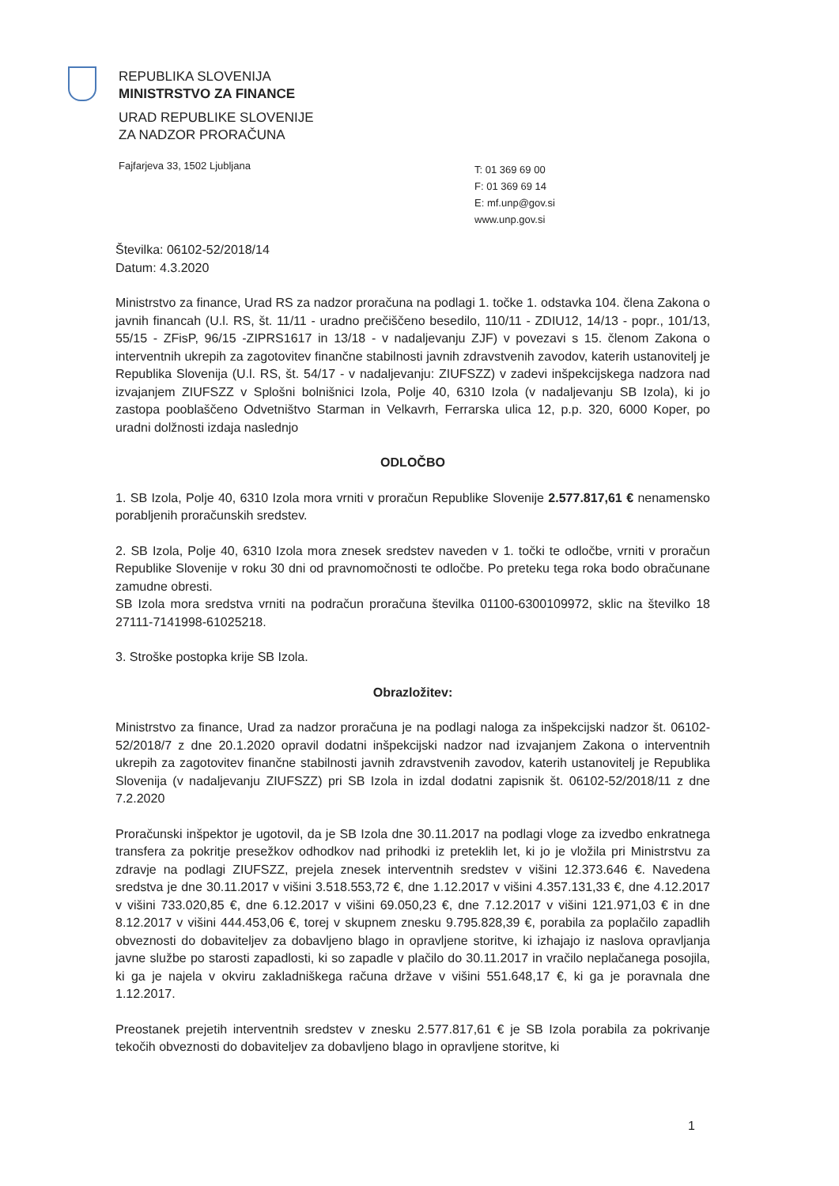REPUBLIKA SLOVENIJA
MINISTRSTVO ZA FINANCE
URAD REPUBLIKE SLOVENIJE
ZA NADZOR PRORAČUNA
Fajfarjeva 33, 1502 Ljubljana
T: 01 369 69 00
F: 01 369 69 14
E: mf.unp@gov.si
www.unp.gov.si
Številka: 06102-52/2018/14
Datum: 4.3.2020
Ministrstvo za finance, Urad RS za nadzor proračuna na podlagi 1. točke 1. odstavka 104. člena Zakona o javnih financah (U.l. RS, št. 11/11 - uradno prečiščeno besedilo, 110/11 - ZDIU12, 14/13 - popr., 101/13, 55/15 - ZFisP, 96/15 -ZIPRS1617 in 13/18 - v nadaljevanju ZJF) v povezavi s 15. členom Zakona o interventnih ukrepih za zagotovitev finančne stabilnosti javnih zdravstvenih zavodov, katerih ustanovitelj je Republika Slovenija (U.l. RS, št. 54/17 - v nadaljevanju: ZIUFSZZ) v zadevi inšpekcijskega nadzora nad izvajanjem ZIUFSZZ v Splošni bolnišnici Izola, Polje 40, 6310 Izola (v nadaljevanju SB Izola), ki jo zastopa pooblaščeno Odvetništvo Starman in Velkavrh, Ferrarska ulica 12, p.p. 320, 6000 Koper, po uradni dolžnosti izdaja naslednjo
ODLOČBO
1. SB Izola, Polje 40, 6310 Izola mora vrniti v proračun Republike Slovenije 2.577.817,61 € nenamensko porabljenih proračunskih sredstev.
2. SB Izola, Polje 40, 6310 Izola mora znesek sredstev naveden v 1. točki te odločbe, vrniti v proračun Republike Slovenije v roku 30 dni od pravnomočnosti te odločbe. Po preteku tega roka bodo obračunane zamudne obresti.
SB Izola mora sredstva vrniti na podračun proračuna številka 01100-6300109972, sklic na številko 18 27111-7141998-61025218.
3. Stroške postopka krije SB Izola.
Obrazložitev:
Ministrstvo za finance, Urad za nadzor proračuna je na podlagi naloga za inšpekcijski nadzor št. 06102-52/2018/7 z dne 20.1.2020 opravil dodatni inšpekcijski nadzor nad izvajanjem Zakona o interventnih ukrepih za zagotovitev finančne stabilnosti javnih zdravstvenih zavodov, katerih ustanovitelj je Republika Slovenija (v nadaljevanju ZIUFSZZ) pri SB Izola in izdal dodatni zapisnik št. 06102-52/2018/11 z dne 7.2.2020
Proračunski inšpektor je ugotovil, da je SB Izola dne 30.11.2017 na podlagi vloge za izvedbo enkratnega transfera za pokritje presežkov odhodkov nad prihodki iz preteklih let, ki jo je vložila pri Ministrstvu za zdravje na podlagi ZIUFSZZ, prejela znesek interventnih sredstev v višini 12.373.646 €. Navedena sredstva je dne 30.11.2017 v višini 3.518.553,72 €, dne 1.12.2017 v višini 4.357.131,33 €, dne 4.12.2017 v višini 733.020,85 €, dne 6.12.2017 v višini 69.050,23 €, dne 7.12.2017 v višini 121.971,03 € in dne 8.12.2017 v višini 444.453,06 €, torej v skupnem znesku 9.795.828,39 €, porabila za poplačilo zapadlih obveznosti do dobaviteljev za dobavljeno blago in opravljene storitve, ki izhajajo iz naslova opravljanja javne službe po starosti zapadlosti, ki so zapadle v plačilo do 30.11.2017 in vračilo neplačanega posojila, ki ga je najela v okviru zakladniškega računa države v višini 551.648,17 €, ki ga je poravnala dne 1.12.2017.
Preostanek prejetih interventnih sredstev v znesku 2.577.817,61 € je SB Izola porabila za pokrivanje tekočih obveznosti do dobaviteljev za dobavljeno blago in opravljene storitve, ki
1